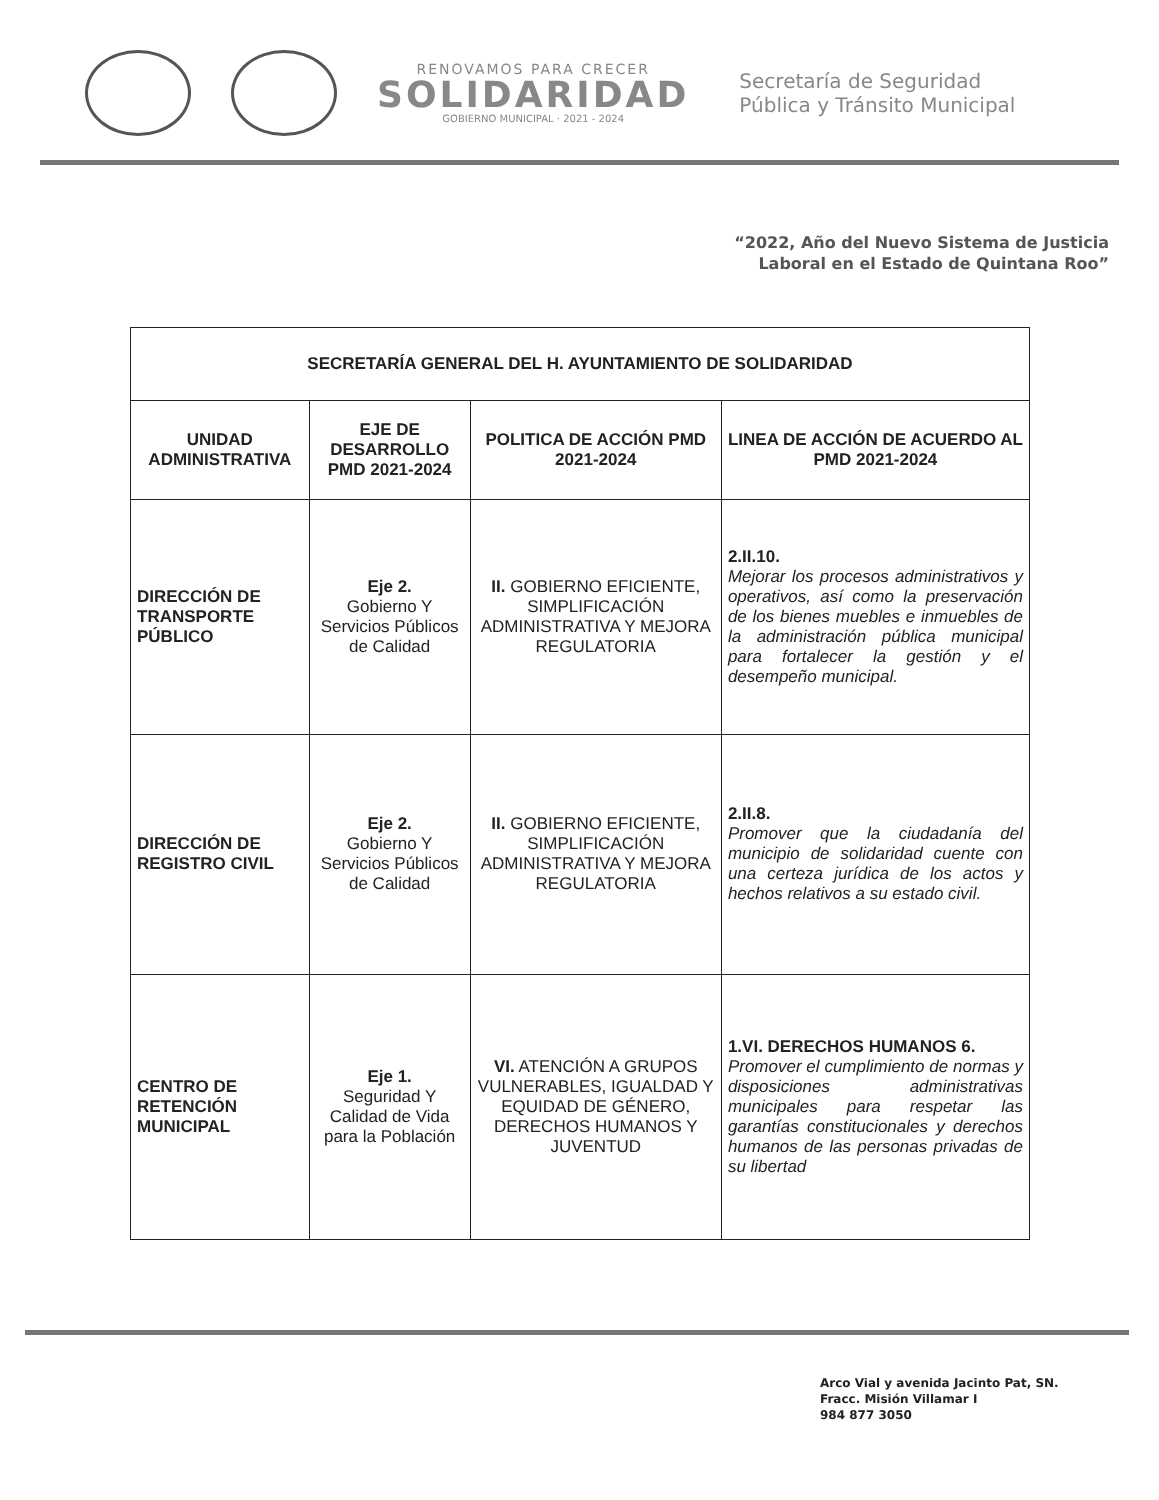RENOVAMOS PARA CRECER
SOLIDARIDAD
GOBIERNO MUNICIPAL · 2021 - 2024
Secretaría de Seguridad
Pública y Tránsito Municipal
“2022, Año del Nuevo Sistema de Justicia
Laboral en el Estado de Quintana Roo”
| SECRETARÍA GENERAL DEL H. AYUNTAMIENTO DE SOLIDARIDAD | | | |
| UNIDAD ADMINISTRATIVA | EJE DE DESARROLLO PMD 2021-2024 | POLITICA DE ACCIÓN PMD 2021-2024 | LINEA DE ACCIÓN DE ACUERDO AL PMD 2021-2024 |
| DIRECCIÓN DE TRANSPORTE PÚBLICO | Eje 2. Gobierno Y Servicios Públicos de Calidad | II. GOBIERNO EFICIENTE, SIMPLIFICACIÓN ADMINISTRATIVA Y MEJORA REGULATORIA | 2.II.10. Mejorar los procesos administrativos y operativos, así como la preservación de los bienes muebles e inmuebles de la administración pública municipal para fortalecer la gestión y el desempeño municipal. |
| DIRECCIÓN DE REGISTRO CIVIL | Eje 2. Gobierno Y Servicios Públicos de Calidad | II. GOBIERNO EFICIENTE, SIMPLIFICACIÓN ADMINISTRATIVA Y MEJORA REGULATORIA | 2.II.8. Promover que la ciudadanía del municipio de solidaridad cuente con una certeza jurídica de los actos y hechos relativos a su estado civil. |
| CENTRO DE RETENCIÓN MUNICIPAL | Eje 1. Seguridad Y Calidad de Vida para la Población | VI. ATENCIÓN A GRUPOS VULNERABLES, IGUALDAD Y EQUIDAD DE GÉNERO, DERECHOS HUMANOS Y JUVENTUD | 1.VI. DERECHOS HUMANOS 6. Promover el cumplimiento de normas y disposiciones administrativas municipales para respetar las garantías constitucionales y derechos humanos de las personas privadas de su libertad |
Arco Vial y avenida Jacinto Pat, SN.
Fracc. Misión Villamar I
984 877 3050